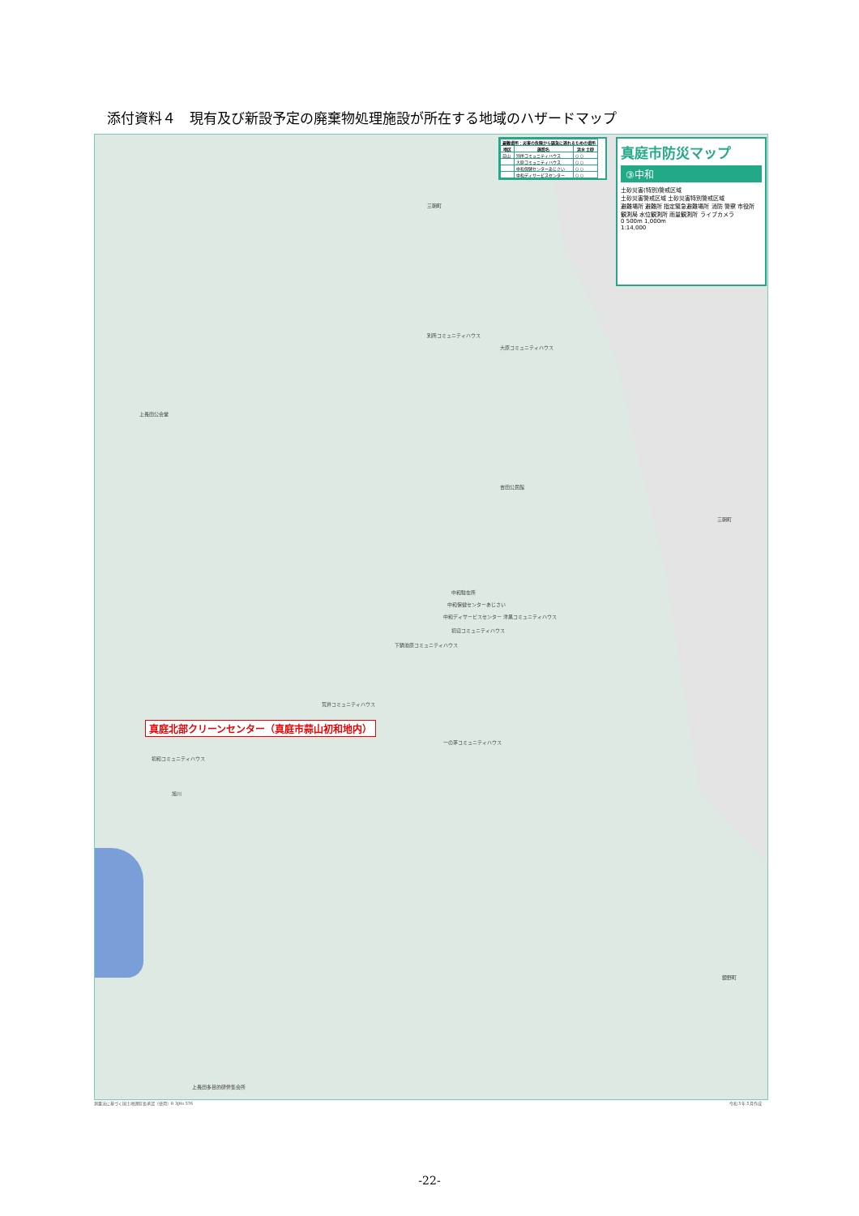添付資料４　現有及び新設予定の廃棄物処理施設が所在する地域のハザードマップ
| 避難場所：災害の危険から緊急に逃れるための場所 | | |
| --- | --- | --- |
| 地区 | 施設名 | 洪水 土砂 |
| 蒜山 | 別所コミュニティハウス | ○ ○ |
| | 大原コミュニティハウス | ○ ○ |
| | 中和保健センターあじさい | ○ ○ |
| | 中和ディサービスセンター | ○ ○ |
真庭市防災マップ
③中和
土砂災害(特別)警戒区域
土砂災害警戒区域 土砂災害特別警戒区域
避難場所 避難所 指定緊急避難場所 消防 警察 市役所 観測局 水位観測所 雨量観測所 ライブカメラ
0 500m 1,000m
1:14,000
三朝町
三朝町
鏡野町
別所コミュニティハウス
大原コミュニティハウス
上長田公会堂
吉田公民館
中和駐在所
中和保健センターあじさい
中和ディサービスセンター 津黒コミュニティハウス
初辺コミュニティハウス
下鍋池原コミュニティハウス
荒井コミュニティハウス
一の茅コミュニティハウス
初和コミュニティハウス
旭川
上長田多目的研修集会所
真庭北部クリーンセンター（真庭市蒜山初和地内）
測量法に基づく国土地理院長承認（使用）R 3JHs 576
令和３年３月作成
-22-